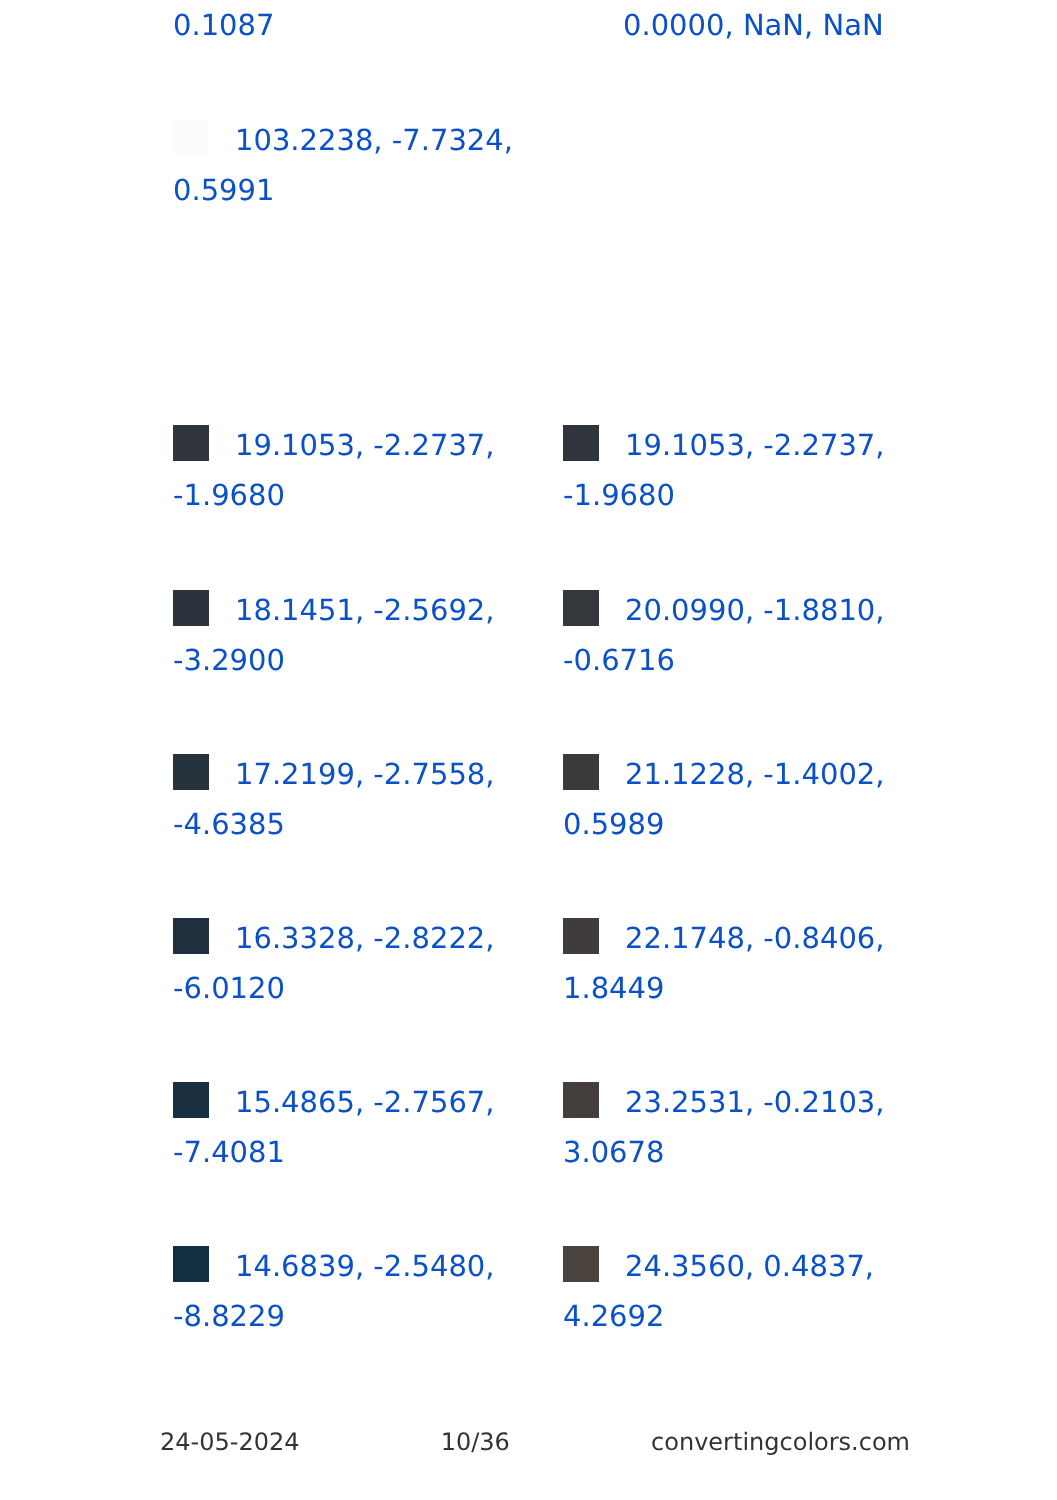0.1087 0.0000, NaN, NaN
103.2238, -7.7324, 0.5991
19.1053, -2.2737, -1.9680
19.1053, -2.2737, -1.9680
18.1451, -2.5692, -3.2900
20.0990, -1.8810, -0.6716
17.2199, -2.7558, -4.6385
21.1228, -1.4002, 0.5989
16.3328, -2.8222, -6.0120
22.1748, -0.8406, 1.8449
15.4865, -2.7567, -7.4081
23.2531, -0.2103, 3.0678
14.6839, -2.5480, -8.8229
24.3560, 0.4837, 4.2692
24-05-2024 10/36 convertingcolors.com